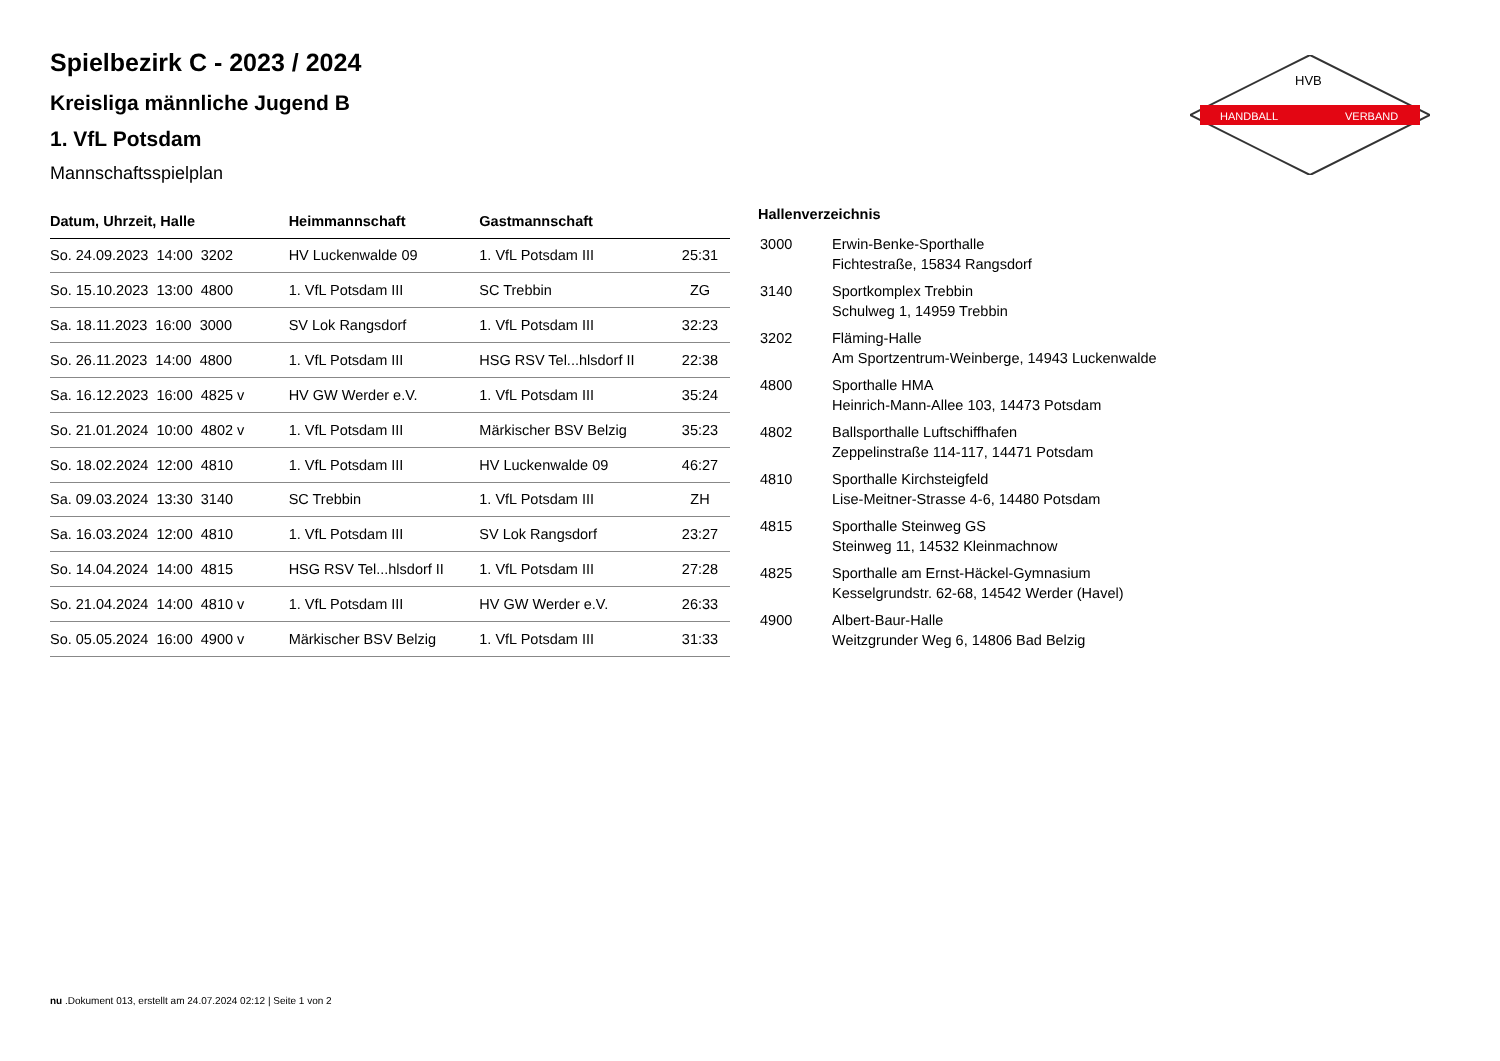HANDBALL
VERBAND
HVB
Spielbezirk C - 2023 / 2024
Kreisliga männliche Jugend B
1. VfL Potsdam
Mannschaftsspielplan
| Datum, Uhrzeit, Halle | Heimmannschaft | Gastmannschaft | |
| --- | --- | --- | --- |
| So. 24.09.2023 14:00 3202 | HV Luckenwalde 09 | 1. VfL Potsdam III | 25:31 |
| So. 15.10.2023 13:00 4800 | 1. VfL Potsdam III | SC Trebbin | ZG |
| Sa. 18.11.2023 16:00 3000 | SV Lok Rangsdorf | 1. VfL Potsdam III | 32:23 |
| So. 26.11.2023 14:00 4800 | 1. VfL Potsdam III | HSG RSV Tel...hlsdorf II | 22:38 |
| Sa. 16.12.2023 16:00 4825 v | HV GW Werder e.V. | 1. VfL Potsdam III | 35:24 |
| So. 21.01.2024 10:00 4802 v | 1. VfL Potsdam III | Märkischer BSV Belzig | 35:23 |
| So. 18.02.2024 12:00 4810 | 1. VfL Potsdam III | HV Luckenwalde 09 | 46:27 |
| Sa. 09.03.2024 13:30 3140 | SC Trebbin | 1. VfL Potsdam III | ZH |
| Sa. 16.03.2024 12:00 4810 | 1. VfL Potsdam III | SV Lok Rangsdorf | 23:27 |
| So. 14.04.2024 14:00 4815 | HSG RSV Tel...hlsdorf II | 1. VfL Potsdam III | 27:28 |
| So. 21.04.2024 14:00 4810 v | 1. VfL Potsdam III | HV GW Werder e.V. | 26:33 |
| So. 05.05.2024 16:00 4900 v | Märkischer BSV Belzig | 1. VfL Potsdam III | 31:33 |
Hallenverzeichnis
| 3000 | Erwin-Benke-Sporthalle Fichtestraße, 15834 Rangsdorf |
| 3140 | Sportkomplex Trebbin Schulweg 1, 14959 Trebbin |
| 3202 | Fläming-Halle Am Sportzentrum-Weinberge, 14943 Luckenwalde |
| 4800 | Sporthalle HMA Heinrich-Mann-Allee 103, 14473 Potsdam |
| 4802 | Ballsporthalle Luftschiffhafen Zeppelinstraße 114-117, 14471 Potsdam |
| 4810 | Sporthalle Kirchsteigfeld Lise-Meitner-Strasse 4-6, 14480 Potsdam |
| 4815 | Sporthalle Steinweg GS Steinweg 11, 14532 Kleinmachnow |
| 4825 | Sporthalle am Ernst-Häckel-Gymnasium Kesselgrundstr. 62-68, 14542 Werder (Havel) |
| 4900 | Albert-Baur-Halle Weitzgrunder Weg 6, 14806 Bad Belzig |
nu .Dokument 013, erstellt am 24.07.2024 02:12 | Seite 1 von 2